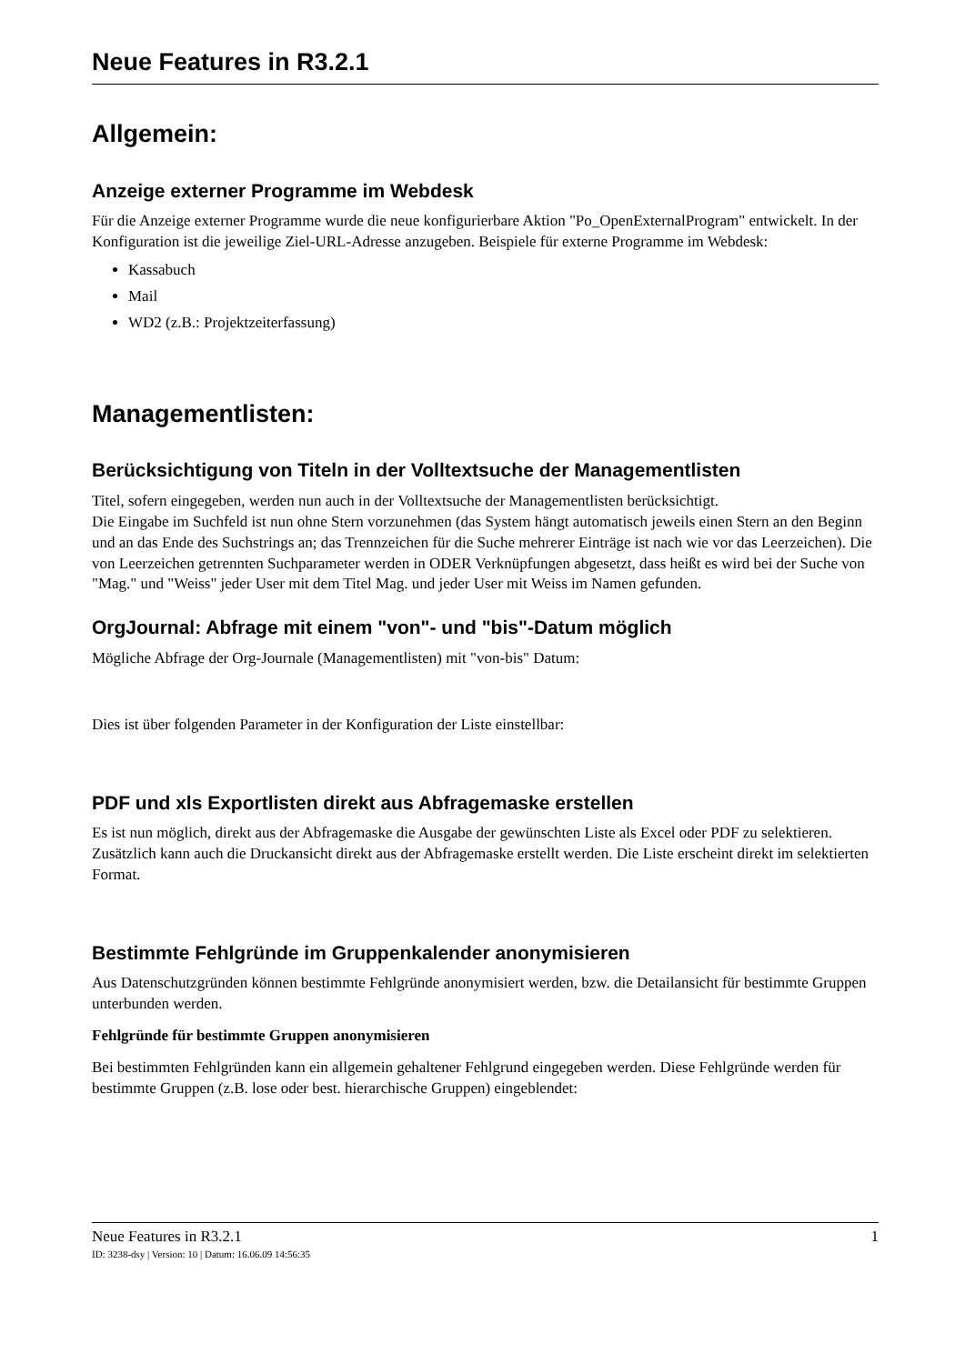Neue Features in R3.2.1
Allgemein:
Anzeige externer Programme im Webdesk
Für die Anzeige externer Programme wurde die neue konfigurierbare Aktion "Po_OpenExternalProgram" entwickelt. In der Konfiguration ist die jeweilige Ziel-URL-Adresse anzugeben. Beispiele für externe Programme im Webdesk:
Kassabuch
Mail
WD2 (z.B.: Projektzeiterfassung)
Managementlisten:
Berücksichtigung von Titeln in der Volltextsuche der Managementlisten
Titel, sofern eingegeben, werden nun auch in der Volltextsuche der Managementlisten berücksichtigt.
Die Eingabe im Suchfeld ist nun ohne Stern vorzunehmen (das System hängt automatisch jeweils einen Stern an den Beginn und an das Ende des Suchstrings an; das Trennzeichen für die Suche mehrerer Einträge ist nach wie vor das Leerzeichen). Die von Leerzeichen getrennten Suchparameter werden in ODER Verknüpfungen abgesetzt, dass heißt es wird bei der Suche von "Mag." und "Weiss" jeder User mit dem Titel Mag. und jeder User mit Weiss im Namen gefunden.
OrgJournal: Abfrage mit einem "von"- und "bis"-Datum möglich
Mögliche Abfrage der Org-Journale (Managementlisten) mit "von-bis" Datum:
Dies ist über folgenden Parameter in der Konfiguration der Liste einstellbar:
PDF und xls Exportlisten direkt aus Abfragemaske erstellen
Es ist nun möglich, direkt aus der Abfragemaske die Ausgabe der gewünschten Liste als Excel oder PDF zu selektieren. Zusätzlich kann auch die Druckansicht direkt aus der Abfragemaske erstellt werden. Die Liste erscheint direkt im selektierten Format.
Bestimmte Fehlgründe im Gruppenkalender anonymisieren
Aus Datenschutzgründen können bestimmte Fehlgründe anonymisiert werden, bzw. die Detailansicht für bestimmte Gruppen unterbunden werden.
Fehlgründe für bestimmte Gruppen anonymisieren
Bei bestimmten Fehlgründen kann ein allgemein gehaltener Fehlgrund eingegeben werden. Diese Fehlgründe werden für bestimmte Gruppen (z.B. lose oder best. hierarchische Gruppen) eingeblendet:
Neue Features in R3.2.1 1
ID: 3238-dsy | Version: 10 | Datum: 16.06.09 14:56:35